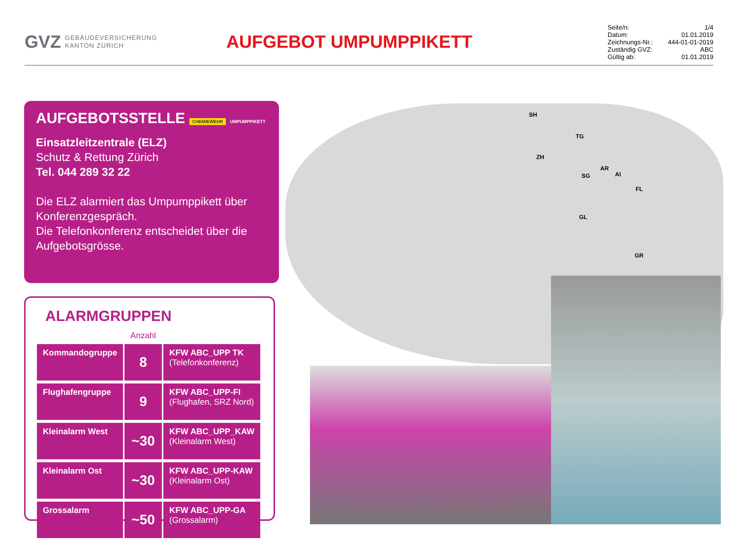GVZ GEBÄUDEVERSICHERUNG
KANTON ZÜRICH
AUFGEBOT UMPUMPPIKETT
Seite/n: 1/4
Datum: 01.01.2019
Zeichnungs-Nr.: 444-01-01-2019
Zuständig GVZ: ABC
Gültig ab: 01.01.2019
AUFGEBOTSSTELLE CHEMIEWEHR UMPUMPPIKETT
Einsatzleitzentrale (ELZ)
Schutz & Rettung Zürich
Tel. 044 289 32 22
Die ELZ alarmiert das Umpumppikett über Konferenzgespräch.
Die Telefonkonferenz entscheidet über die Aufgebotsgrösse.
ALARMGRUPPEN
| | Anzahl | |
| --- | --- | --- |
| Kommandogruppe | 8 | KFW ABC_UPP TK (Telefonkonferenz) |
| Flughafengruppe | 9 | KFW ABC_UPP-FI (Flughafen, SRZ Nord) |
| Kleinalarm West | ~30 | KFW ABC_UPP_KAW (Kleinalarm West) |
| Kleinalarm Ost | ~30 | KFW ABC_UPP-KAW (Kleinalarm Ost) |
| Grossalarm | ~50 | KFW ABC_UPP-GA (Grossalarm) |
SH
TG
ZH
AR
SG AI
FL
GL
GR